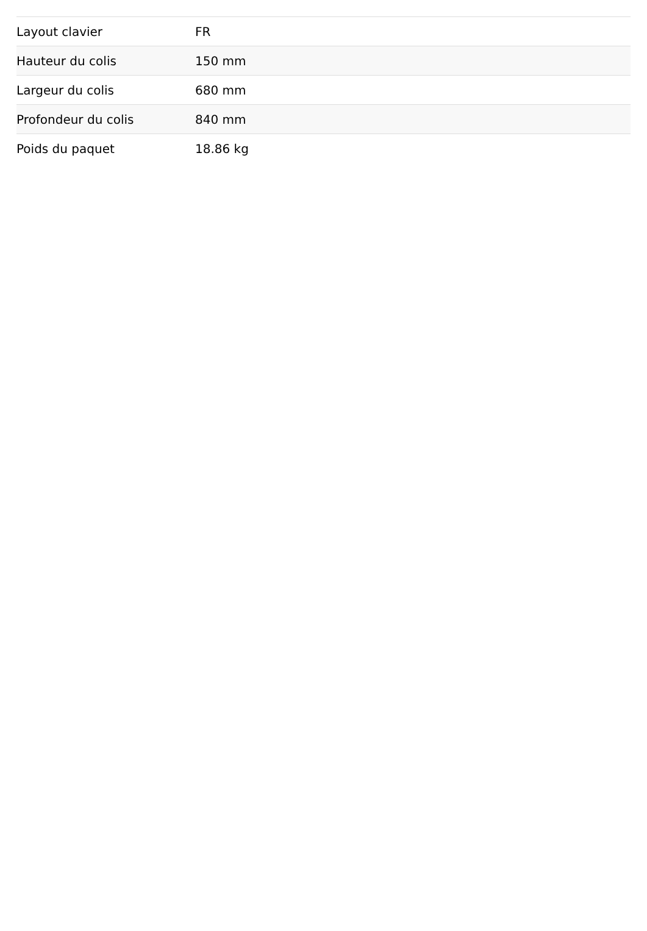| Layout clavier | FR |
| Hauteur du colis | 150 mm |
| Largeur du colis | 680 mm |
| Profondeur du colis | 840 mm |
| Poids du paquet | 18.86 kg |